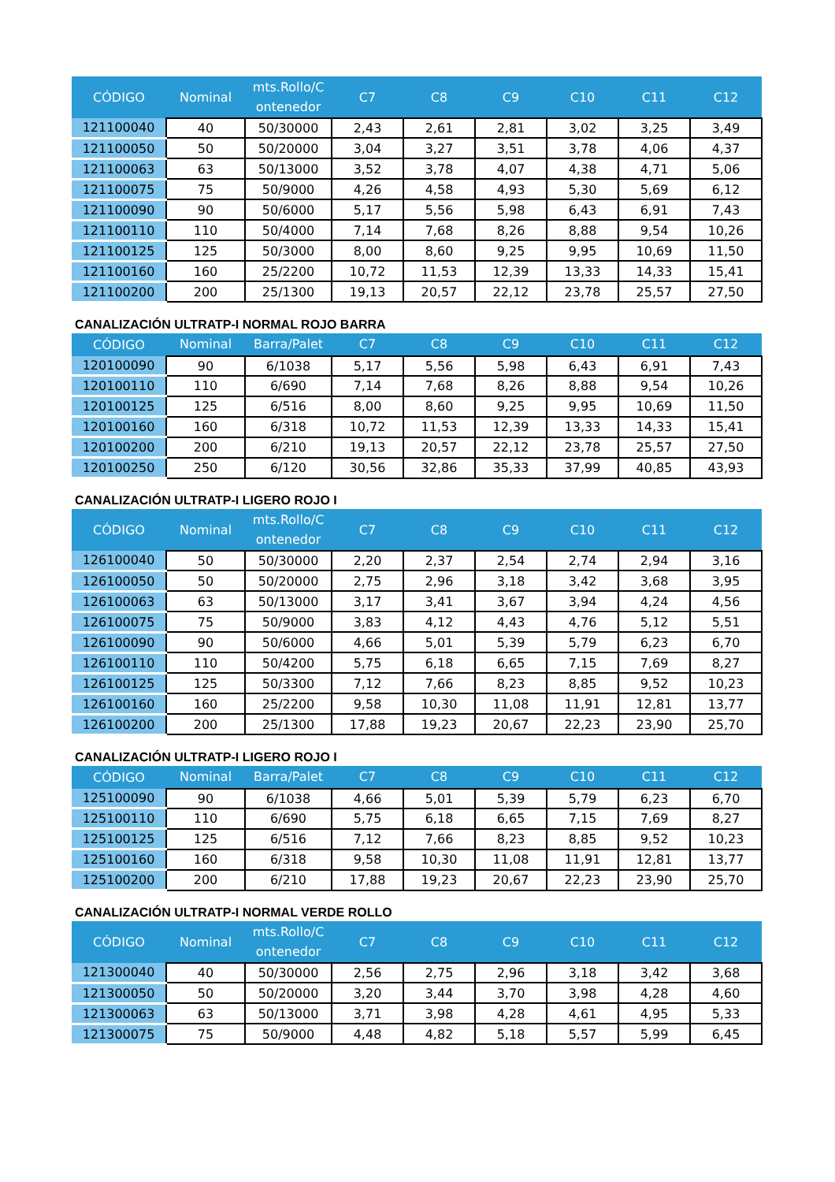| CÓDIGO | Nominal | mts.Rollo/C ontenedor | C7 | C8 | C9 | C10 | C11 | C12 |
| --- | --- | --- | --- | --- | --- | --- | --- | --- |
| 121100040 | 40 | 50/30000 | 2,43 | 2,61 | 2,81 | 3,02 | 3,25 | 3,49 |
| 121100050 | 50 | 50/20000 | 3,04 | 3,27 | 3,51 | 3,78 | 4,06 | 4,37 |
| 121100063 | 63 | 50/13000 | 3,52 | 3,78 | 4,07 | 4,38 | 4,71 | 5,06 |
| 121100075 | 75 | 50/9000 | 4,26 | 4,58 | 4,93 | 5,30 | 5,69 | 6,12 |
| 121100090 | 90 | 50/6000 | 5,17 | 5,56 | 5,98 | 6,43 | 6,91 | 7,43 |
| 121100110 | 110 | 50/4000 | 7,14 | 7,68 | 8,26 | 8,88 | 9,54 | 10,26 |
| 121100125 | 125 | 50/3000 | 8,00 | 8,60 | 9,25 | 9,95 | 10,69 | 11,50 |
| 121100160 | 160 | 25/2200 | 10,72 | 11,53 | 12,39 | 13,33 | 14,33 | 15,41 |
| 121100200 | 200 | 25/1300 | 19,13 | 20,57 | 22,12 | 23,78 | 25,57 | 27,50 |
CANALIZACIÓN ULTRATP-I NORMAL ROJO BARRA
| CÓDIGO | Nominal | Barra/Palet | C7 | C8 | C9 | C10 | C11 | C12 |
| --- | --- | --- | --- | --- | --- | --- | --- | --- |
| 120100090 | 90 | 6/1038 | 5,17 | 5,56 | 5,98 | 6,43 | 6,91 | 7,43 |
| 120100110 | 110 | 6/690 | 7,14 | 7,68 | 8,26 | 8,88 | 9,54 | 10,26 |
| 120100125 | 125 | 6/516 | 8,00 | 8,60 | 9,25 | 9,95 | 10,69 | 11,50 |
| 120100160 | 160 | 6/318 | 10,72 | 11,53 | 12,39 | 13,33 | 14,33 | 15,41 |
| 120100200 | 200 | 6/210 | 19,13 | 20,57 | 22,12 | 23,78 | 25,57 | 27,50 |
| 120100250 | 250 | 6/120 | 30,56 | 32,86 | 35,33 | 37,99 | 40,85 | 43,93 |
CANALIZACIÓN ULTRATP-I LIGERO ROJO I
| CÓDIGO | Nominal | mts.Rollo/C ontenedor | C7 | C8 | C9 | C10 | C11 | C12 |
| --- | --- | --- | --- | --- | --- | --- | --- | --- |
| 126100040 | 50 | 50/30000 | 2,20 | 2,37 | 2,54 | 2,74 | 2,94 | 3,16 |
| 126100050 | 50 | 50/20000 | 2,75 | 2,96 | 3,18 | 3,42 | 3,68 | 3,95 |
| 126100063 | 63 | 50/13000 | 3,17 | 3,41 | 3,67 | 3,94 | 4,24 | 4,56 |
| 126100075 | 75 | 50/9000 | 3,83 | 4,12 | 4,43 | 4,76 | 5,12 | 5,51 |
| 126100090 | 90 | 50/6000 | 4,66 | 5,01 | 5,39 | 5,79 | 6,23 | 6,70 |
| 126100110 | 110 | 50/4200 | 5,75 | 6,18 | 6,65 | 7,15 | 7,69 | 8,27 |
| 126100125 | 125 | 50/3300 | 7,12 | 7,66 | 8,23 | 8,85 | 9,52 | 10,23 |
| 126100160 | 160 | 25/2200 | 9,58 | 10,30 | 11,08 | 11,91 | 12,81 | 13,77 |
| 126100200 | 200 | 25/1300 | 17,88 | 19,23 | 20,67 | 22,23 | 23,90 | 25,70 |
CANALIZACIÓN ULTRATP-I LIGERO ROJO I
| CÓDIGO | Nominal | Barra/Palet | C7 | C8 | C9 | C10 | C11 | C12 |
| --- | --- | --- | --- | --- | --- | --- | --- | --- |
| 125100090 | 90 | 6/1038 | 4,66 | 5,01 | 5,39 | 5,79 | 6,23 | 6,70 |
| 125100110 | 110 | 6/690 | 5,75 | 6,18 | 6,65 | 7,15 | 7,69 | 8,27 |
| 125100125 | 125 | 6/516 | 7,12 | 7,66 | 8,23 | 8,85 | 9,52 | 10,23 |
| 125100160 | 160 | 6/318 | 9,58 | 10,30 | 11,08 | 11,91 | 12,81 | 13,77 |
| 125100200 | 200 | 6/210 | 17,88 | 19,23 | 20,67 | 22,23 | 23,90 | 25,70 |
CANALIZACIÓN ULTRATP-I NORMAL VERDE ROLLO
| CÓDIGO | Nominal | mts.Rollo/C ontenedor | C7 | C8 | C9 | C10 | C11 | C12 |
| --- | --- | --- | --- | --- | --- | --- | --- | --- |
| 121300040 | 40 | 50/30000 | 2,56 | 2,75 | 2,96 | 3,18 | 3,42 | 3,68 |
| 121300050 | 50 | 50/20000 | 3,20 | 3,44 | 3,70 | 3,98 | 4,28 | 4,60 |
| 121300063 | 63 | 50/13000 | 3,71 | 3,98 | 4,28 | 4,61 | 4,95 | 5,33 |
| 121300075 | 75 | 50/9000 | 4,48 | 4,82 | 5,18 | 5,57 | 5,99 | 6,45 |